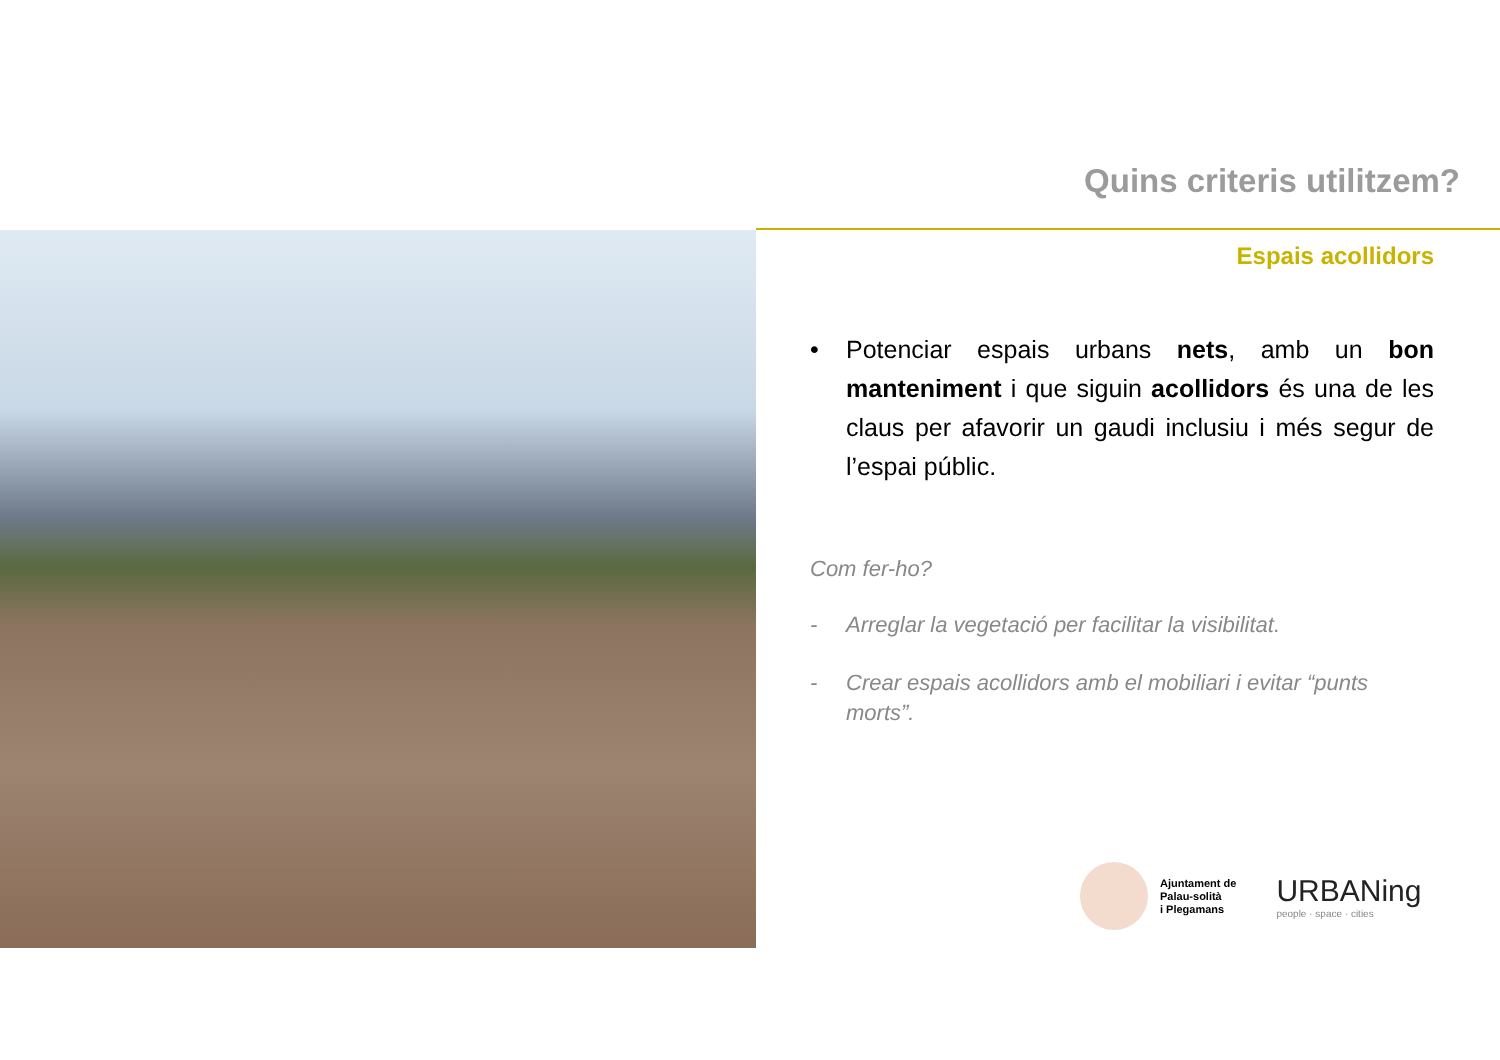Quins criteris utilitzem?
Espais acollidors
• Potenciar espais urbans nets, amb un bon manteniment i que siguin acollidors és una de les claus per afavorir un gaudi inclusiu i més segur de l’espai públic.
Com fer-ho?
- Arreglar la vegetació per facilitar la visibilitat.
- Crear espais acollidors amb el mobiliari i evitar “punts morts”.
Ajuntament de
Palau-solità
i Plegamans
URBANing
people · space · cities